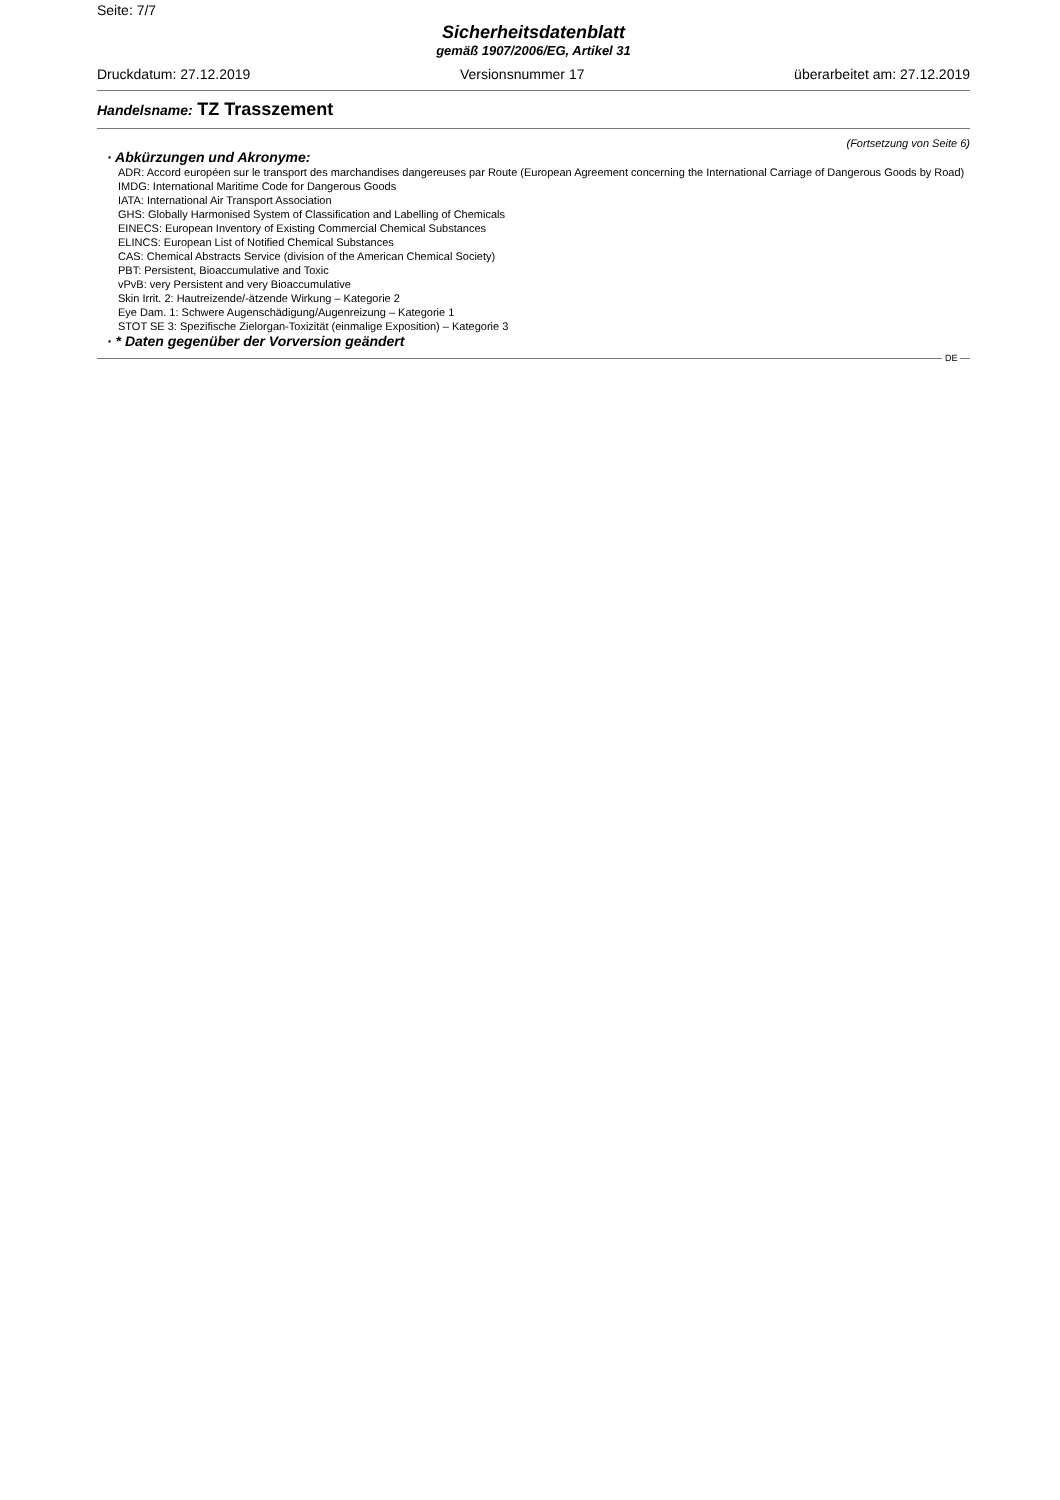Seite: 7/7
Sicherheitsdatenblatt
gemäß 1907/2006/EG, Artikel 31
Druckdatum: 27.12.2019 Versionsnummer 17 überarbeitet am: 27.12.2019
Handelsname: TZ Trasszement
(Fortsetzung von Seite 6)
· Abkürzungen und Akronyme:
ADR: Accord européen sur le transport des marchandises dangereuses par Route (European Agreement concerning the International Carriage of Dangerous Goods by Road)
IMDG: International Maritime Code for Dangerous Goods
IATA: International Air Transport Association
GHS: Globally Harmonised System of Classification and Labelling of Chemicals
EINECS: European Inventory of Existing Commercial Chemical Substances
ELINCS: European List of Notified Chemical Substances
CAS: Chemical Abstracts Service (division of the American Chemical Society)
PBT: Persistent, Bioaccumulative and Toxic
vPvB: very Persistent and very Bioaccumulative
Skin Irrit. 2: Hautreizende/-ätzende Wirkung – Kategorie 2
Eye Dam. 1: Schwere Augenschädigung/Augenreizung – Kategorie 1
STOT SE 3: Spezifische Zielorgan-Toxizität (einmalige Exposition) – Kategorie 3
· * Daten gegenüber der Vorversion geändert
DE